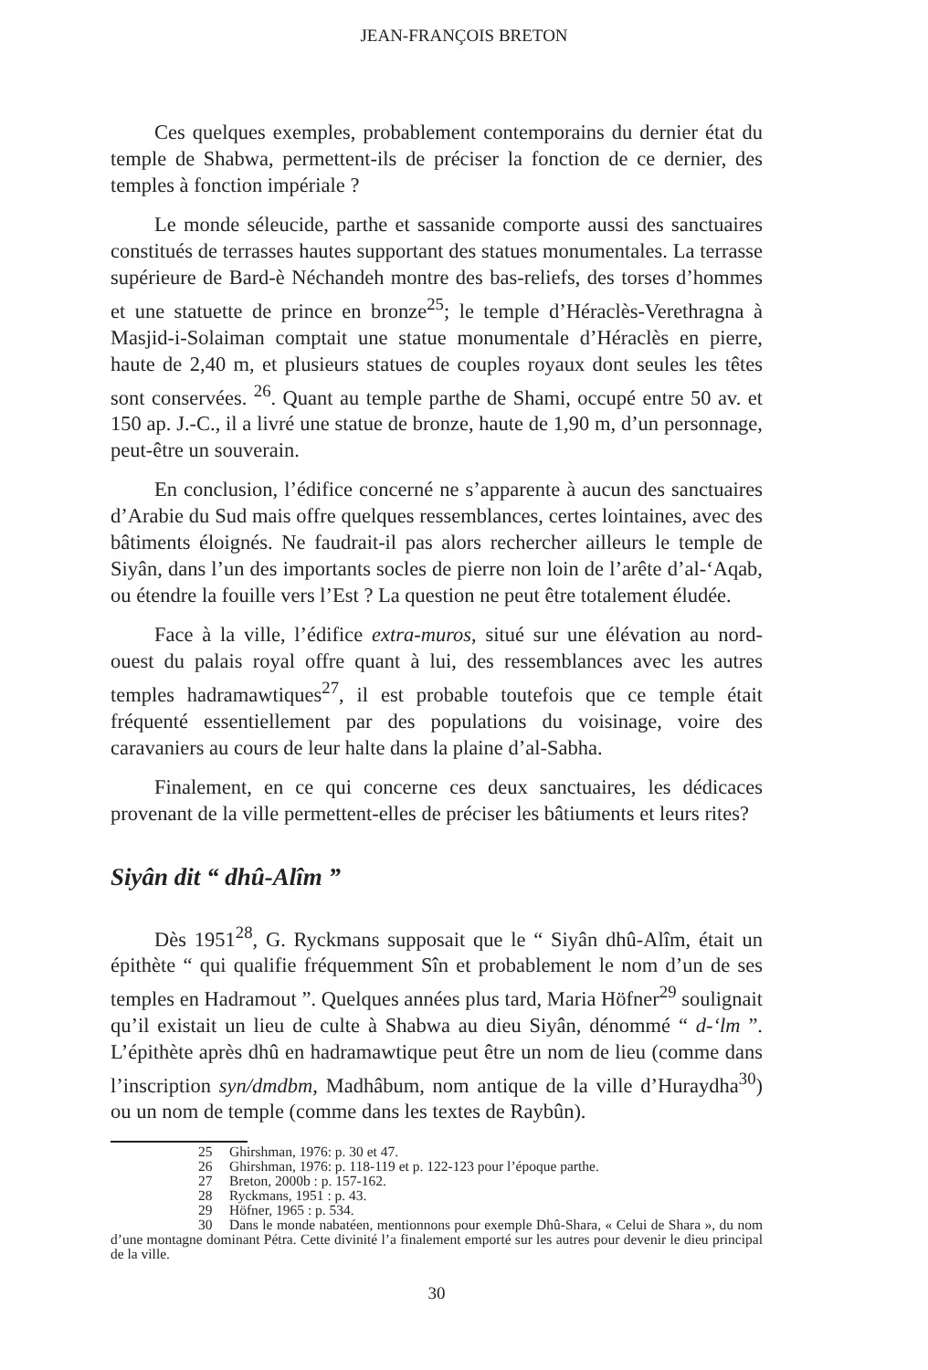JEAN-FRANÇOIS BRETON
Ces quelques exemples, probablement contemporains du dernier état du temple de Shabwa, permettent-ils de préciser la fonction de ce dernier, des temples à fonction impériale ?
Le monde séleucide, parthe et sassanide comporte aussi des sanctuaires constitués de terrasses hautes supportant des statues monumentales. La terrasse supérieure de Bard-è Néchandeh montre des bas-reliefs, des torses d’hommes et une statuette de prince en bronze<sup>25</sup>; le temple d’Héraclès-Verethragna à Masjid-i-Solaiman comptait une statue monumentale d’Héraclès en pierre, haute de 2,40 m, et plusieurs statues de couples royaux dont seules les têtes sont conservées. <sup>26</sup>. Quant au temple parthe de Shami, occupé entre 50 av. et 150 ap. J.-C., il a livré une statue de bronze, haute de 1,90 m, d’un personnage, peut-être un souverain.
En conclusion, l’édifice concerné ne s’apparente à aucun des sanctuaires d’Arabie du Sud mais offre quelques ressemblances, certes lointaines, avec des bâtiments éloignés. Ne faudrait-il pas alors rechercher ailleurs le temple de Siyân, dans l’un des importants socles de pierre non loin de l’arête d’al-‘Aqab, ou étendre la fouille vers l’Est ? La question ne peut être totalement éludée.
Face à la ville, l’édifice extra-muros, situé sur une élévation au nord-ouest du palais royal offre quant à lui, des ressemblances avec les autres temples hadramawtiques<sup>27</sup>, il est probable toutefois que ce temple était fréquenté essentiellement par des populations du voisinage, voire des caravaniers au cours de leur halte dans la plaine d’al-Sabha.
Finalement, en ce qui concerne ces deux sanctuaires, les dédicaces provenant de la ville permettent-elles de préciser les bâtiuments et leurs rites?
Siyân dit “ dhû-Alîm ”
Dès 1951<sup>28</sup>, G. Ryckmans supposait que le “ Siyân dhû-Alîm, était un épithète “ qui qualifie fréquemment Sîn et probablement le nom d’un de ses temples en Hadramout ”. Quelques années plus tard, Maria Höfner<sup>29</sup> soulignait qu’il existait un lieu de culte à Shabwa au dieu Siyân, dénommé “ d-‘lm ”. L’épithète après dhû en hadramawtique peut être un nom de lieu (comme dans l’inscription syn/dmdbm, Madhâbum, nom antique de la ville d’Huraydha<sup>30</sup>) ou un nom de temple (comme dans les textes de Raybûn).
25 Ghirshman, 1976: p. 30 et 47.
26 Ghirshman, 1976: p. 118-119 et p. 122-123 pour l’époque parthe.
27 Breton, 2000b : p. 157-162.
28 Ryckmans, 1951 : p. 43.
29 Höfner, 1965 : p. 534.
30 Dans le monde nabatéen, mentionnons pour exemple Dhû-Shara, « Celui de Shara », du nom d’une montagne dominant Pétra. Cette divinité l’a finalement emporté sur les autres pour devenir le dieu principal de la ville.
30